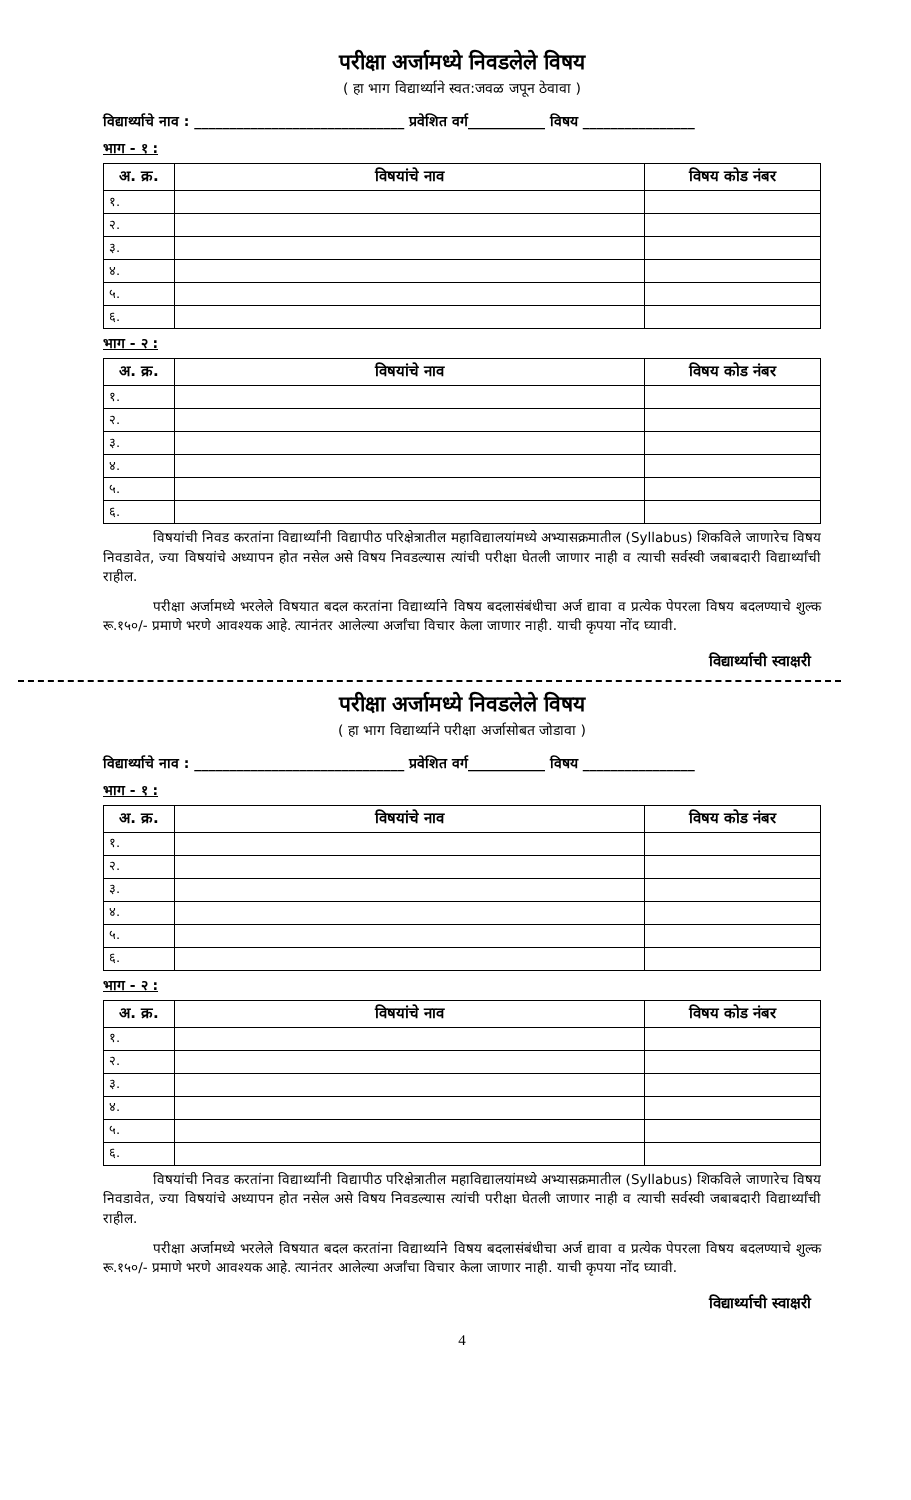परीक्षा अर्जामध्ये निवडलेले विषय
( हा भाग विद्यार्थ्याने स्वत:जवळ जपून ठेवावा )
विद्यार्थ्याचे नाव : ______________________________ प्रवेशित वर्ग___________ विषय ________________
भाग - १ :
| अ. क्र. | विषयांचे नाव | विषय कोड नंबर |
| --- | --- | --- |
| १. | | |
| २. | | |
| ३. | | |
| ४. | | |
| ५. | | |
| ६. | | |
भाग - २ :
| अ. क्र. | विषयांचे नाव | विषय कोड नंबर |
| --- | --- | --- |
| १. | | |
| २. | | |
| ३. | | |
| ४. | | |
| ५. | | |
| ६. | | |
विषयांची निवड करतांना विद्यार्थ्यांनी विद्यापीठ परिक्षेत्रातील महाविद्यालयांमध्ये अभ्यासक्रमातील (Syllabus) शिकविले जाणारेच विषय निवडावेत, ज्या विषयांचे अध्यापन होत नसेल असे विषय निवडल्यास त्यांची परीक्षा घेतली जाणार नाही व त्याची सर्वस्वी जबाबदारी विद्यार्थ्यांची राहील.
परीक्षा अर्जामध्ये भरलेले विषयात बदल करतांना विद्यार्थ्याने विषय बदलासंबंधीचा अर्ज द्यावा व प्रत्येक पेपरला विषय बदलण्याचे शुल्क रू.१५०/- प्रमाणे भरणे आवश्यक आहे. त्यानंतर आलेल्या अर्जांचा विचार केला जाणार नाही. याची कृपया नोंद घ्यावी.
विद्यार्थ्याची स्वाक्षरी
परीक्षा अर्जामध्ये निवडलेले विषय
( हा भाग विद्यार्थ्याने परीक्षा अर्जासोबत जोडावा )
विद्यार्थ्याचे नाव : ______________________________ प्रवेशित वर्ग___________ विषय ________________
भाग - १ :
| अ. क्र. | विषयांचे नाव | विषय कोड नंबर |
| --- | --- | --- |
| १. | | |
| २. | | |
| ३. | | |
| ४. | | |
| ५. | | |
| ६. | | |
भाग - २ :
| अ. क्र. | विषयांचे नाव | विषय कोड नंबर |
| --- | --- | --- |
| १. | | |
| २. | | |
| ३. | | |
| ४. | | |
| ५. | | |
| ६. | | |
विषयांची निवड करतांना विद्यार्थ्यांनी विद्यापीठ परिक्षेत्रातील महाविद्यालयांमध्ये अभ्यासक्रमातील (Syllabus) शिकविले जाणारेच विषय निवडावेत, ज्या विषयांचे अध्यापन होत नसेल असे विषय निवडल्यास त्यांची परीक्षा घेतली जाणार नाही व त्याची सर्वस्वी जबाबदारी विद्यार्थ्यांची राहील.
परीक्षा अर्जामध्ये भरलेले विषयात बदल करतांना विद्यार्थ्याने विषय बदलासंबंधीचा अर्ज द्यावा व प्रत्येक पेपरला विषय बदलण्याचे शुल्क रू.१५०/- प्रमाणे भरणे आवश्यक आहे. त्यानंतर आलेल्या अर्जांचा विचार केला जाणार नाही. याची कृपया नोंद घ्यावी.
विद्यार्थ्याची स्वाक्षरी
4